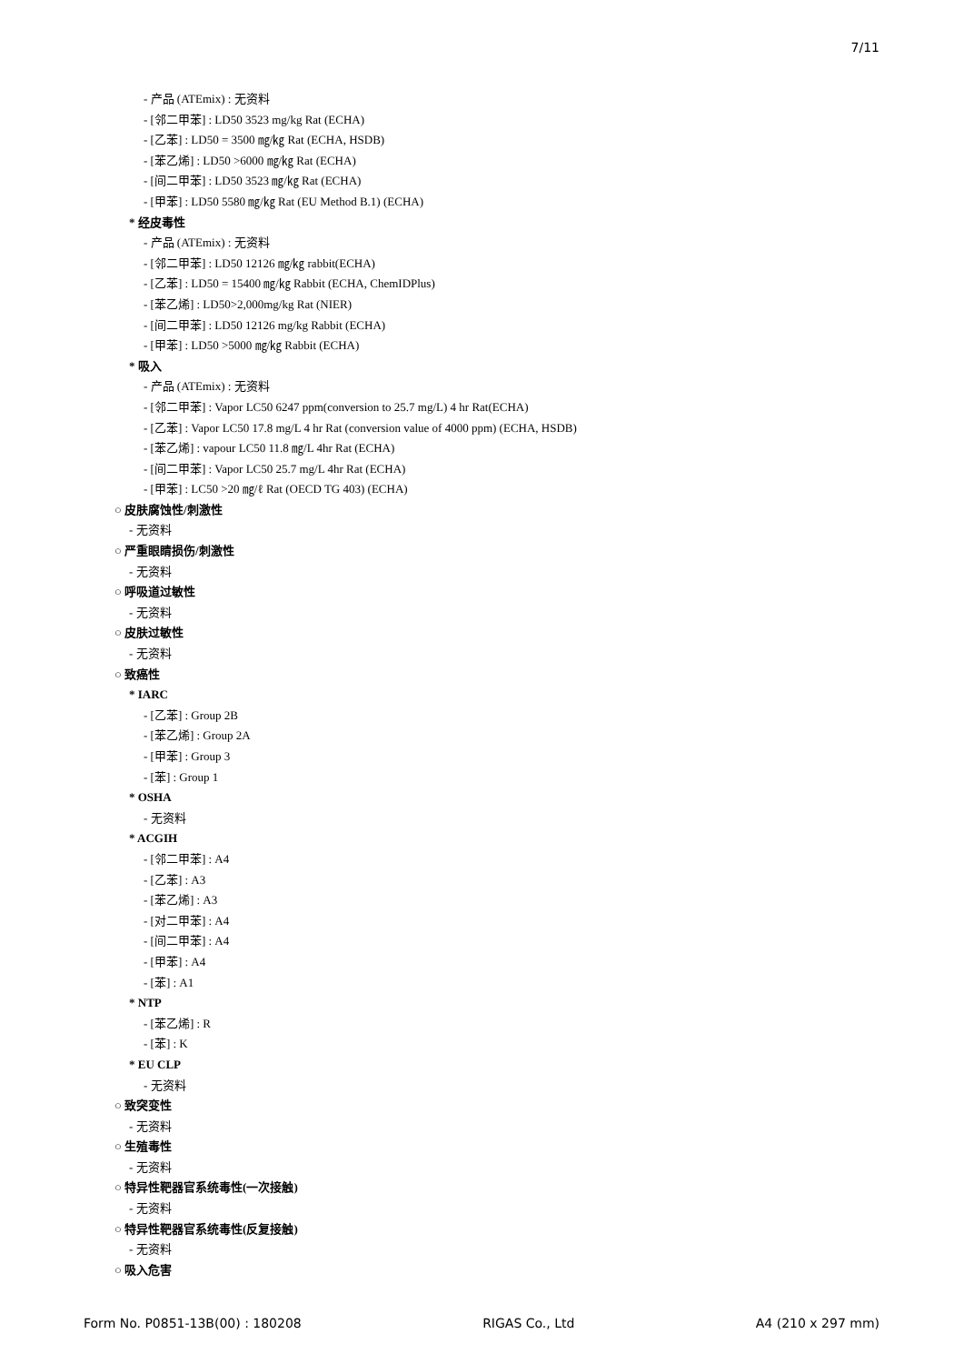7/11
- 产品 (ATEmix) : 无资料
- [邻二甲苯] : LD50 3523 mg/kg Rat (ECHA)
- [乙苯] : LD50 = 3500 ㎎/㎏ Rat (ECHA, HSDB)
- [苯乙烯] : LD50 >6000 ㎎/㎏ Rat (ECHA)
- [间二甲苯] : LD50 3523 ㎎/㎏ Rat (ECHA)
- [甲苯] : LD50 5580 ㎎/㎏ Rat (EU Method B.1) (ECHA)
* 经皮毒性
- 产品 (ATEmix) : 无资料
- [邻二甲苯] : LD50 12126 ㎎/㎏ rabbit(ECHA)
- [乙苯] : LD50 = 15400 ㎎/㎏ Rabbit (ECHA, ChemIDPlus)
- [苯乙烯] : LD50>2,000mg/kg Rat (NIER)
- [间二甲苯] : LD50 12126 mg/kg Rabbit (ECHA)
- [甲苯] : LD50 >5000 ㎎/㎏ Rabbit (ECHA)
* 吸入
- 产品 (ATEmix) : 无资料
- [邻二甲苯] : Vapor LC50 6247 ppm(conversion to 25.7 mg/L) 4 hr Rat(ECHA)
- [乙苯] : Vapor LC50 17.8 mg/L 4 hr Rat (conversion value of 4000 ppm) (ECHA, HSDB)
- [苯乙烯] : vapour LC50 11.8 ㎎/L 4hr Rat (ECHA)
- [间二甲苯] : Vapor LC50 25.7 mg/L 4hr Rat (ECHA)
- [甲苯] : LC50 >20 ㎎/ℓ Rat (OECD TG 403) (ECHA)
○ 皮肤腐蚀性/刺激性
- 无资料
○ 严重眼睛损伤/刺激性
- 无资料
○ 呼吸道过敏性
- 无资料
○ 皮肤过敏性
- 无资料
○ 致癌性
* IARC
- [乙苯] : Group 2B
- [苯乙烯] : Group 2A
- [甲苯] : Group 3
- [苯] : Group 1
* OSHA
- 无资料
* ACGIH
- [邻二甲苯] : A4
- [乙苯] : A3
- [苯乙烯] : A3
- [对二甲苯] : A4
- [间二甲苯] : A4
- [甲苯] : A4
- [苯] : A1
* NTP
- [苯乙烯] : R
- [苯] : K
* EU CLP
- 无资料
○ 致突变性
- 无资料
○ 生殖毒性
- 无资料
○ 特异性靶器官系统毒性(一次接触)
- 无资料
○ 特异性靶器官系统毒性(反复接触)
- 无资料
○ 吸入危害
Form No. P0851-13B(00) : 180208 RIGAS Co., Ltd A4 (210 x 297 mm)